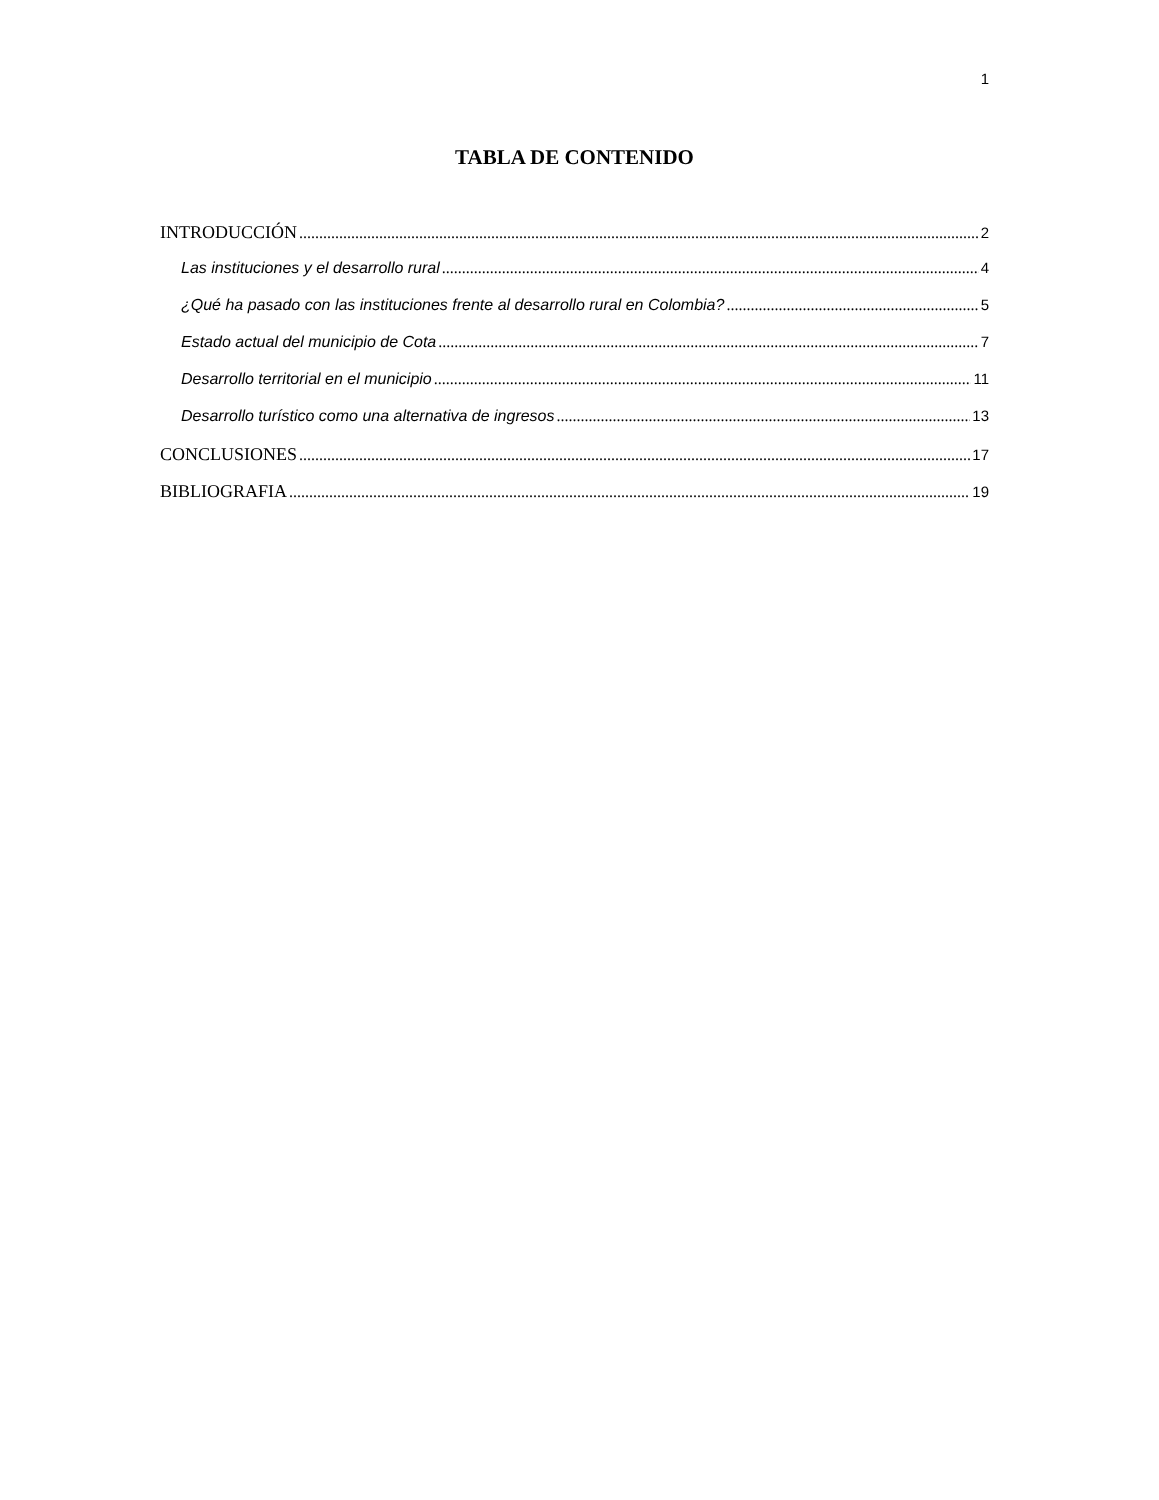1
TABLA DE CONTENIDO
INTRODUCCIÓN 2
Las instituciones y el desarrollo rural 4
¿Qué ha pasado con las instituciones frente al desarrollo rural en Colombia? 5
Estado actual del municipio de Cota 7
Desarrollo territorial en el municipio 11
Desarrollo turístico como una alternativa de ingresos 13
CONCLUSIONES 17
BIBLIOGRAFIA 19